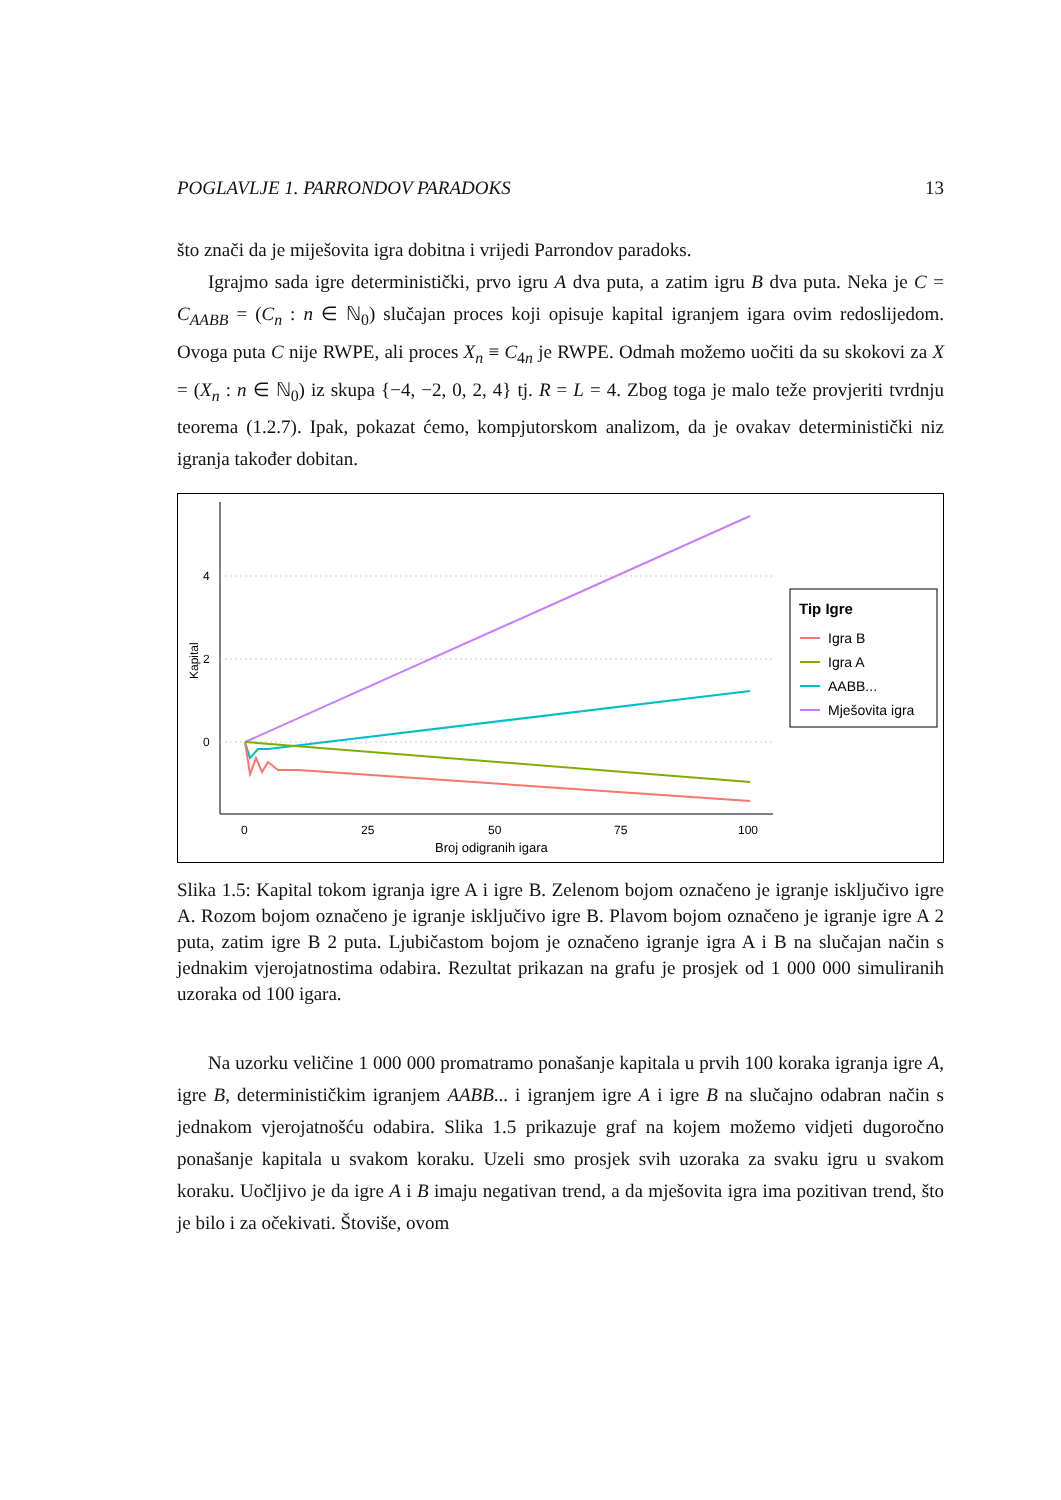POGLAVLJE 1. PARRONDOV PARADOKS 13
što znači da je miješovita igra dobitna i vrijedi Parrondov paradoks.
Igrajmo sada igre deterministički, prvo igru A dva puta, a zatim igru B dva puta. Neka je C = C<sub>AABB</sub> = (C<sub>n</sub> : n ∈ ℕ<sub>0</sub>) slučajan proces koji opisuje kapital igranjem igara ovim redoslijedom. Ovoga puta C nije RWPE, ali proces X<sub>n</sub> ≡ C<sub>4n</sub> je RWPE. Odmah možemo uočiti da su skokovi za X = (X<sub>n</sub> : n ∈ ℕ<sub>0</sub>) iz skupa {−4, −2, 0, 2, 4} tj. R = L = 4. Zbog toga je malo teže provjeriti tvrdnju teorema (1.2.7). Ipak, pokazat ćemo, kompjutorskom analizom, da je ovakav deterministički niz igranja također dobitan.
4
2
0
Kapital
0
25
50
75
100
Broj odigranih igara
Tip Igre
Igra B
Igra A
AABB...
Mješovita igra
Slika 1.5: Kapital tokom igranja igre A i igre B. Zelenom bojom označeno je igranje isključivo igre A. Rozom bojom označeno je igranje isključivo igre B. Plavom bojom označeno je igranje igre A 2 puta, zatim igre B 2 puta. Ljubičastom bojom je označeno igranje igra A i B na slučajan način s jednakim vjerojatnostima odabira. Rezultat prikazan na grafu je prosjek od 1 000 000 simuliranih uzoraka od 100 igara.
Na uzorku veličine 1 000 000 promatramo ponašanje kapitala u prvih 100 koraka igranja igre A, igre B, determinističkim igranjem AABB... i igranjem igre A i igre B na slučajno odabran način s jednakom vjerojatnošću odabira. Slika 1.5 prikazuje graf na kojem možemo vidjeti dugoročno ponašanje kapitala u svakom koraku. Uzeli smo prosjek svih uzoraka za svaku igru u svakom koraku. Uočljivo je da igre A i B imaju negativan trend, a da mješovita igra ima pozitivan trend, što je bilo i za očekivati. Štoviše, ovom